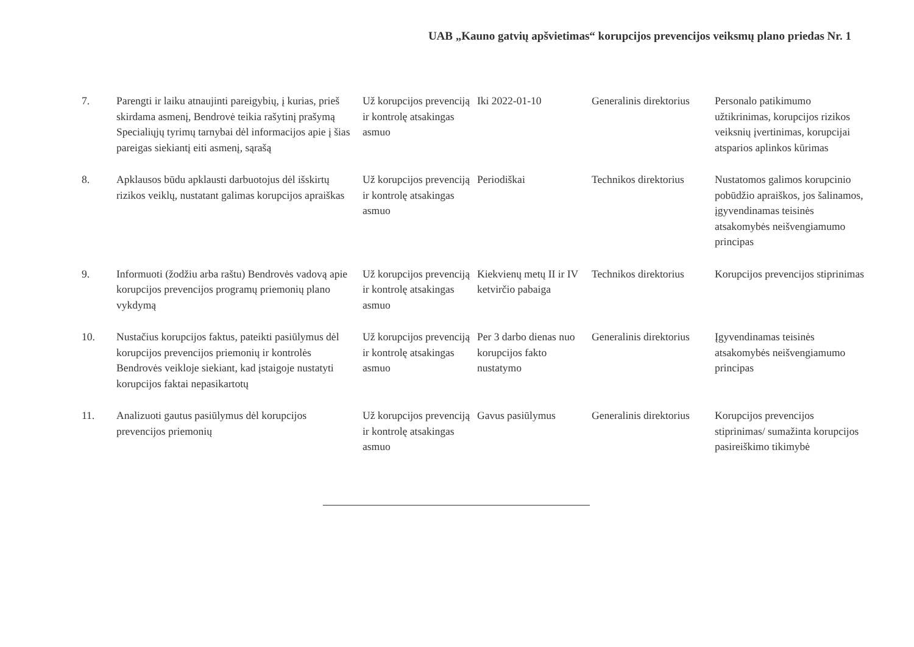UAB „Kauno gatvių apšvietimas“ korupcijos prevencijos veiksmų plano priedas Nr. 1
| 7. | Parengti ir laiku atnaujinti pareigybių, į kurias, prieš skirdama asmenį, Bendrovė teikia rašytinį prašymą Specialiųjų tyrimų tarnybai dėl informacijos apie į šias pareigas siekiantį eiti asmenį, sąrašą | Už korupcijos prevenciją ir kontrolę atsakingas asmuo | Iki 2022-01-10 | Generalinis direktorius | Personalo patikimumo užtikrinimas, korupcijos rizikos veiksnių įvertinimas, korupcijai atsparios aplinkos kūrimas |
| 8. | Apklausos būdu apklausti darbuotojus dėl išskirtų rizikos veiklų, nustatant galimas korupcijos apraiškas | Už korupcijos prevenciją ir kontrolę atsakingas asmuo | Periodiškai | Technikos direktorius | Nustatomos galimos korupcinio pobūdžio apraiškos, jos šalinamos, įgyvendinamas teisinės atsakomybės neišvengiamumo principas |
| 9. | Informuoti (žodžiu arba raštu) Bendrovės vadovą apie korupcijos prevencijos programų priemonių plano vykdymą | Už korupcijos prevenciją ir kontrolę atsakingas asmuo | Kiekvienų metų II ir IV ketvirčio pabaiga | Technikos direktorius | Korupcijos prevencijos stiprinimas |
| 10. | Nustačius korupcijos faktus, pateikti pasiūlymus dėl korupcijos prevencijos priemonių ir kontrolės Bendrovės veikloje siekiant, kad įstaigoje nustatyti korupcijos faktai nepasikartotų | Už korupcijos prevenciją ir kontrolę atsakingas asmuo | Per 3 darbo dienas nuo korupcijos fakto nustatymo | Generalinis direktorius | Įgyvendinamas teisinės atsakomybės neišvengiamumo principas |
| 11. | Analizuoti gautus pasiūlymus dėl korupcijos prevencijos priemonių | Už korupcijos prevenciją ir kontrolę atsakingas asmuo | Gavus pasiūlymus | Generalinis direktorius | Korupcijos prevencijos stiprinimas/ sumažinta korupcijos pasireiškimo tikimybė |